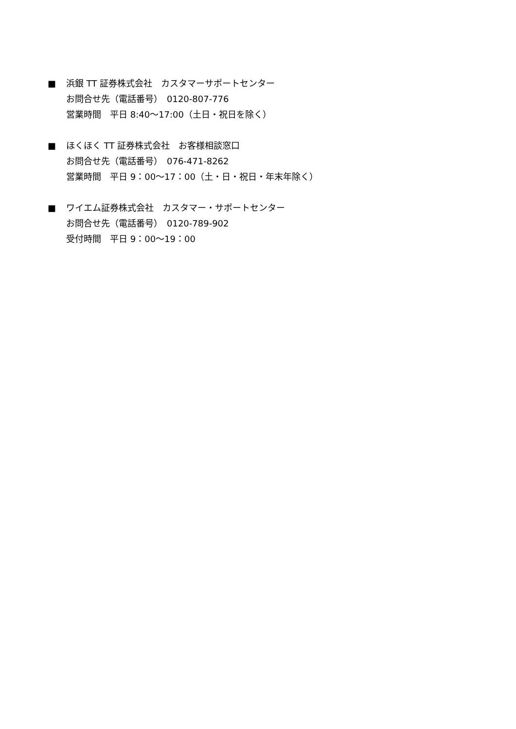■ 浜銀 TT 証券株式会社　カスタマーサポートセンター
お問合せ先（電話番号）　0120-807-776
営業時間　平日 8:40〜17:00（土日・祝日を除く）
■ ほくほく TT 証券株式会社　お客様相談窓口
お問合せ先（電話番号）　076-471-8262
営業時間　平日 9：00〜17：00（土・日・祝日・年末年除く）
■ ワイエム証券株式会社　カスタマー・サポートセンター
お問合せ先（電話番号）　0120-789-902
受付時間　平日 9：00〜19：00